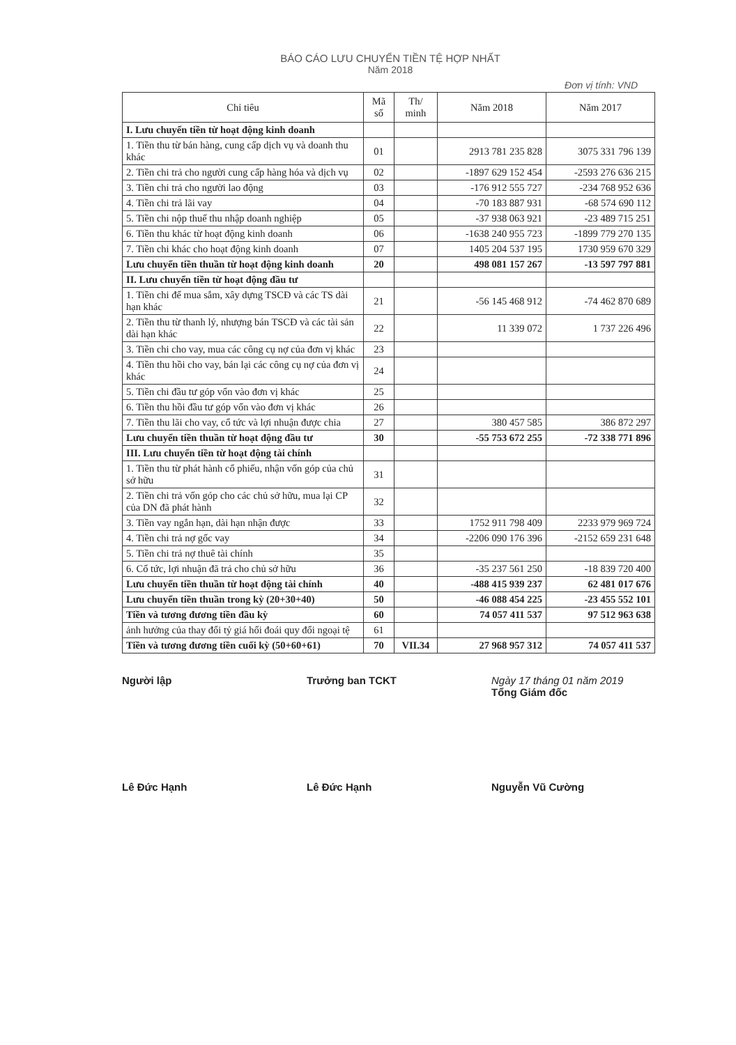BÁO CÁO LƯU CHUYỂN TIỀN TỆ HỢP NHẤT
Năm 2018
Đơn vị tính: VND
| Chỉ tiêu | Mã số | Th/ minh | Năm 2018 | Năm 2017 |
| --- | --- | --- | --- | --- |
| I. Lưu chuyển tiền từ hoạt động kinh doanh | | | | |
| 1. Tiền thu từ bán hàng, cung cấp dịch vụ và doanh thu khác | 01 | | 2913 781 235 828 | 3075 331 796 139 |
| 2. Tiền chi trả cho người cung cấp hàng hóa và dịch vụ | 02 | | -1897 629 152 454 | -2593 276 636 215 |
| 3. Tiền chi trả cho người lao động | 03 | | -176 912 555 727 | -234 768 952 636 |
| 4. Tiền chi trả lãi vay | 04 | | -70 183 887 931 | -68 574 690 112 |
| 5. Tiền chi nộp thuế thu nhập doanh nghiệp | 05 | | -37 938 063 921 | -23 489 715 251 |
| 6. Tiền thu khác từ hoạt động kinh doanh | 06 | | -1638 240 955 723 | -1899 779 270 135 |
| 7. Tiền chi khác cho hoạt động kinh doanh | 07 | | 1405 204 537 195 | 1730 959 670 329 |
| Lưu chuyển tiền thuần từ hoạt động kinh doanh | 20 | | 498 081 157 267 | -13 597 797 881 |
| II. Lưu chuyển tiền từ hoạt động đầu tư | | | | |
| 1. Tiền chi để mua sắm, xây dựng TSCĐ và các TS dài hạn khác | 21 | | -56 145 468 912 | -74 462 870 689 |
| 2. Tiền thu từ thanh lý, nhượng bán TSCĐ và các tài sản dài hạn khác | 22 | | 11 339 072 | 1 737 226 496 |
| 3. Tiền chi cho vay, mua các công cụ nợ của đơn vị khác | 23 | | | |
| 4. Tiền thu hồi cho vay, bán lại các công cụ nợ của đơn vị khác | 24 | | | |
| 5. Tiền chi đầu tư góp vốn vào đơn vị khác | 25 | | | |
| 6. Tiền thu hồi đầu tư góp vốn vào đơn vị khác | 26 | | | |
| 7. Tiền thu lãi cho vay, cổ tức và lợi nhuận được chia | 27 | | 380 457 585 | 386 872 297 |
| Lưu chuyển tiền thuần từ hoạt động đầu tư | 30 | | -55 753 672 255 | -72 338 771 896 |
| III. Lưu chuyển tiền từ hoạt động tài chính | | | | |
| 1. Tiền thu từ phát hành cổ phiếu, nhận vốn góp của chủ sở hữu | 31 | | | |
| 2. Tiền chi trả vốn góp cho các chủ sở hữu, mua lại CP của DN đã phát hành | 32 | | | |
| 3. Tiền vay ngắn hạn, dài hạn nhận được | 33 | | 1752 911 798 409 | 2233 979 969 724 |
| 4. Tiền chi trả nợ gốc vay | 34 | | -2206 090 176 396 | -2152 659 231 648 |
| 5. Tiền chi trả nợ thuê tài chính | 35 | | | |
| 6. Cổ tức, lợi nhuận đã trả cho chủ sở hữu | 36 | | -35 237 561 250 | -18 839 720 400 |
| Lưu chuyển tiền thuần từ hoạt động tài chính | 40 | | -488 415 939 237 | 62 481 017 676 |
| Lưu chuyển tiền thuần trong kỳ (20+30+40) | 50 | | -46 088 454 225 | -23 455 552 101 |
| Tiền và tương đương tiền đầu kỳ | 60 | | 74 057 411 537 | 97 512 963 638 |
| ảnh hưởng của thay đổi tỷ giá hối đoái quy đổi ngoại tệ | 61 | | | |
| Tiền và tương đương tiền cuối kỳ (50+60+61) | 70 | VII.34 | 27 968 957 312 | 74 057 411 537 |
Người lập
Lê Đức Hạnh
Trưởng ban TCKT
Lê Đức Hạnh
Ngày 17 tháng 01 năm 2019
Tổng Giám đốc
Nguyễn Vũ Cường